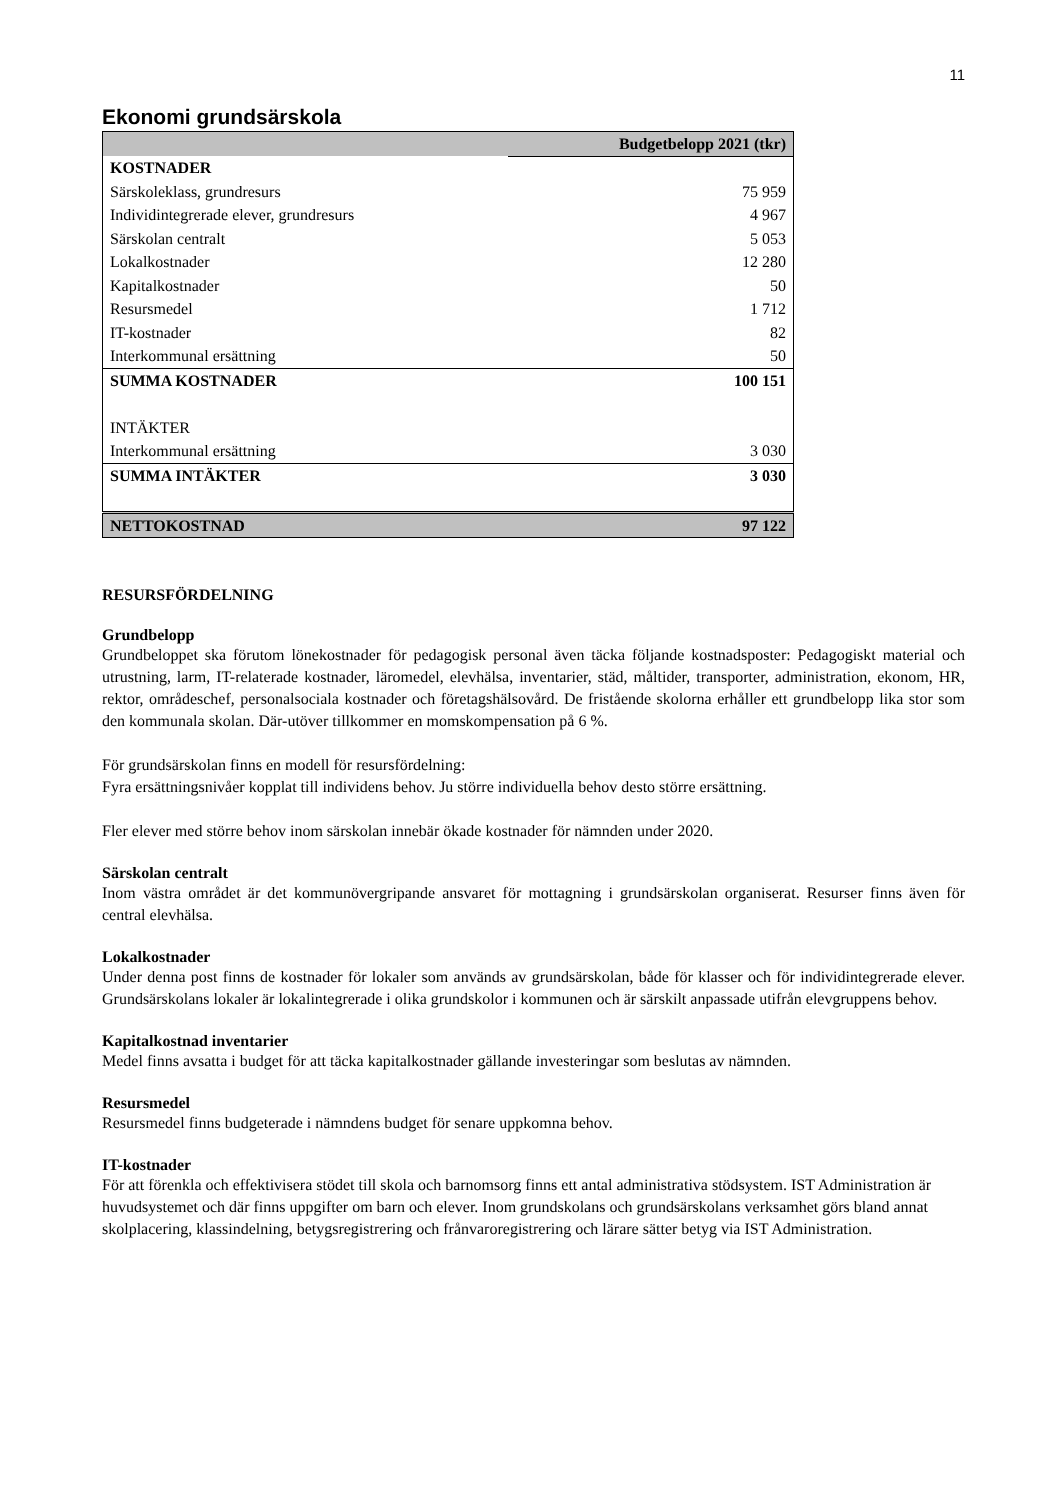11
Ekonomi grundsärskola
| | Budgetbelopp 2021 (tkr) |
| --- | --- |
| KOSTNADER | |
| Särskoleklass, grundresurs | 75 959 |
| Individintegrerade elever, grundresurs | 4 967 |
| Särskolan centralt | 5 053 |
| Lokalkostnader | 12 280 |
| Kapitalkostnader | 50 |
| Resursmedel | 1 712 |
| IT-kostnader | 82 |
| Interkommunal ersättning | 50 |
| SUMMA KOSTNADER | 100 151 |
| INTÄKTER | |
| Interkommunal ersättning | 3 030 |
| SUMMA INTÄKTER | 3 030 |
| NETTOKOSTNAD | 97 122 |
RESURSFÖRDELNING
Grundbelopp
Grundbeloppet ska förutom lönekostnader för pedagogisk personal även täcka följande kostnadsposter: Pedagogiskt material och utrustning, larm, IT-relaterade kostnader, läromedel, elevhälsa, inventarier, städ, måltider, transporter, administration, ekonom, HR, rektor, områdeschef, personalsociala kostnader och företagshälsovård. De fristående skolorna erhåller ett grundbelopp lika stor som den kommunala skolan. Där-utöver tillkommer en momskompensation på 6 %.
För grundsärskolan finns en modell för resursfördelning:
Fyra ersättningsnivåer kopplat till individens behov. Ju större individuella behov desto större ersättning.
Fler elever med större behov inom särskolan innebär ökade kostnader för nämnden under 2020.
Särskolan centralt
Inom västra området är det kommunövergripande ansvaret för mottagning i grundsärskolan organiserat. Resurser finns även för central elevhälsa.
Lokalkostnader
Under denna post finns de kostnader för lokaler som används av grundsärskolan, både för klasser och för individintegrerade elever. Grundsärskolans lokaler är lokalintegrerade i olika grundskolor i kommunen och är särskilt anpassade utifrån elevgruppens behov.
Kapitalkostnad inventarier
Medel finns avsatta i budget för att täcka kapitalkostnader gällande investeringar som beslutas av nämnden.
Resursmedel
Resursmedel finns budgeterade i nämndens budget för senare uppkomna behov.
IT-kostnader
För att förenkla och effektivisera stödet till skola och barnomsorg finns ett antal administrativa stödsystem. IST Administration är huvudsystemet och där finns uppgifter om barn och elever. Inom grundskolans och grundsärskolans verksamhet görs bland annat skolplacering, klassindelning, betygsregistrering och frånvaroregistrering och lärare sätter betyg via IST Administration.